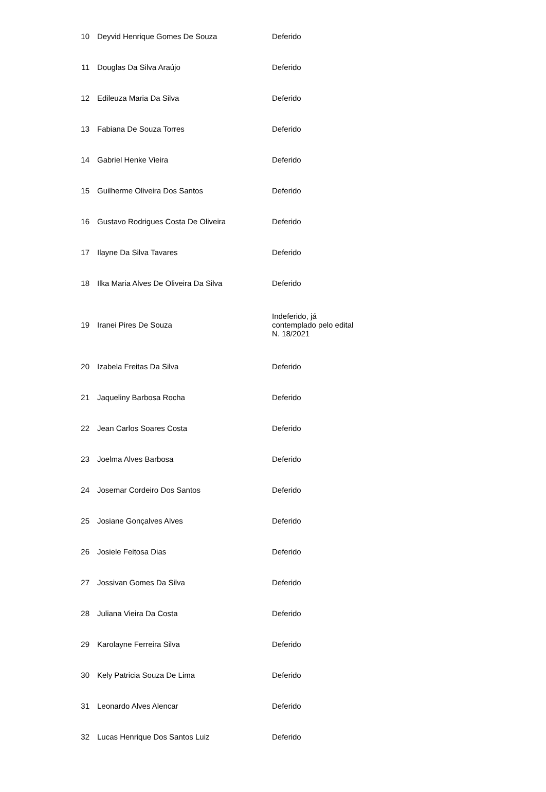| 10 | Deyvid Henrique Gomes De Souza | Deferido |
| 11 | Douglas Da Silva Araújo | Deferido |
| 12 | Edileuza Maria Da Silva | Deferido |
| 13 | Fabiana De Souza Torres | Deferido |
| 14 | Gabriel Henke Vieira | Deferido |
| 15 | Guilherme Oliveira Dos Santos | Deferido |
| 16 | Gustavo Rodrigues Costa De Oliveira | Deferido |
| 17 | Ilayne Da Silva Tavares | Deferido |
| 18 | Ilka Maria Alves De Oliveira Da Silva | Deferido |
| 19 | Iranei Pires De Souza | Indeferido, já contemplado pelo edital N. 18/2021 |
| 20 | Izabela Freitas Da Silva | Deferido |
| 21 | Jaqueliny Barbosa Rocha | Deferido |
| 22 | Jean Carlos Soares Costa | Deferido |
| 23 | Joelma Alves Barbosa | Deferido |
| 24 | Josemar Cordeiro Dos Santos | Deferido |
| 25 | Josiane Gonçalves Alves | Deferido |
| 26 | Josiele Feitosa Dias | Deferido |
| 27 | Jossivan Gomes Da Silva | Deferido |
| 28 | Juliana Vieira Da Costa | Deferido |
| 29 | Karolayne Ferreira Silva | Deferido |
| 30 | Kely Patricia Souza De Lima | Deferido |
| 31 | Leonardo Alves Alencar | Deferido |
| 32 | Lucas Henrique Dos Santos Luiz | Deferido |